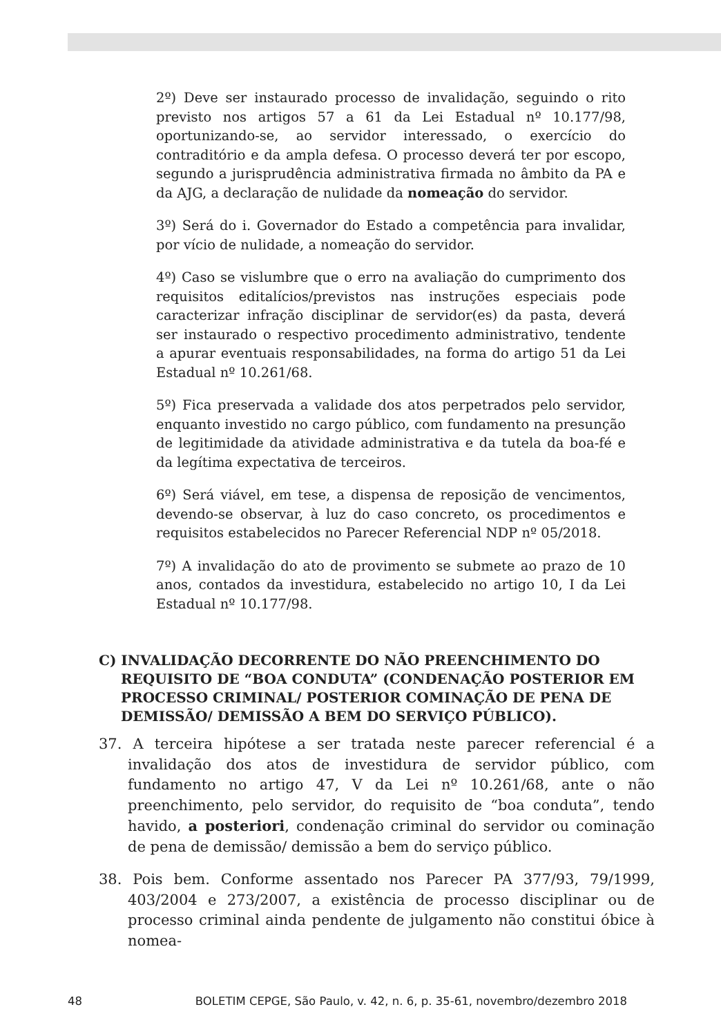2º) Deve ser instaurado processo de invalidação, seguindo o rito previsto nos artigos 57 a 61 da Lei Estadual nº 10.177/98, oportunizando-se, ao servidor interessado, o exercício do contraditório e da ampla defesa. O processo deverá ter por escopo, segundo a jurisprudência administrativa firmada no âmbito da PA e da AJG, a declaração de nulidade da nomeação do servidor.
3º) Será do i. Governador do Estado a competência para invalidar, por vício de nulidade, a nomeação do servidor.
4º) Caso se vislumbre que o erro na avaliação do cumprimento dos requisitos editalícios/previstos nas instruções especiais pode caracterizar infração disciplinar de servidor(es) da pasta, deverá ser instaurado o respectivo procedimento administrativo, tendente a apurar eventuais responsabilidades, na forma do artigo 51 da Lei Estadual nº 10.261/68.
5º) Fica preservada a validade dos atos perpetrados pelo servidor, enquanto investido no cargo público, com fundamento na presunção de legitimidade da atividade administrativa e da tutela da boa-fé e da legítima expectativa de terceiros.
6º) Será viável, em tese, a dispensa de reposição de vencimentos, devendo-se observar, à luz do caso concreto, os procedimentos e requisitos estabelecidos no Parecer Referencial NDP nº 05/2018.
7º) A invalidação do ato de provimento se submete ao prazo de 10 anos, contados da investidura, estabelecido no artigo 10, I da Lei Estadual nº 10.177/98.
C) INVALIDAÇÃO DECORRENTE DO NÃO PREENCHIMENTO DO REQUISITO DE “BOA CONDUTA” (CONDENAÇÃO POSTERIOR EM PROCESSO CRIMINAL/ POSTERIOR COMINAÇÃO DE PENA DE DEMISSÃO/ DEMISSÃO A BEM DO SERVIÇO PÚBLICO).
37. A terceira hipótese a ser tratada neste parecer referencial é a invalidação dos atos de investidura de servidor público, com fundamento no artigo 47, V da Lei nº 10.261/68, ante o não preenchimento, pelo servidor, do requisito de “boa conduta”, tendo havido, a posteriori, condenação criminal do servidor ou cominação de pena de demissão/ demissão a bem do serviço público.
38. Pois bem. Conforme assentado nos Parecer PA 377/93, 79/1999, 403/2004 e 273/2007, a existência de processo disciplinar ou de processo criminal ainda pendente de julgamento não constitui óbice à nomea-
48 BOLETIM CEPGE, São Paulo, v. 42, n. 6, p. 35-61, novembro/dezembro 2018